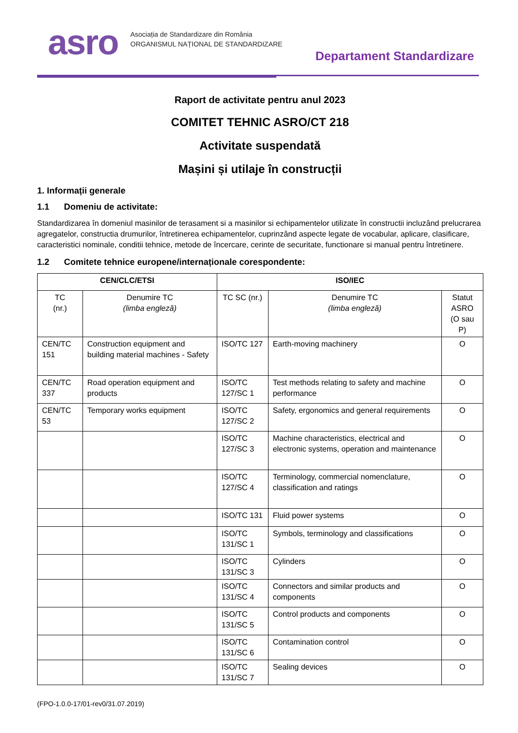asro
Asociația de Standardizare din România
ORGANISMUL NAȚIONAL DE STANDARDIZARE
Departament Standardizare
Raport de activitate pentru anul 2023
COMITET TEHNIC ASRO/CT 218
Activitate suspendată
Mașini și utilaje în construcții
1. Informații generale
1.1 Domeniu de activitate:
Standardizarea în domeniul masinilor de terasament si a masinilor si echipamentelor utilizate în constructii incluzând prelucrarea agregatelor, constructia drumurilor, întretinerea echipamentelor, cuprinzând aspecte legate de vocabular, aplicare, clasificare, caracteristici nominale, conditii tehnice, metode de încercare, cerinte de securitate, functionare si manual pentru întretinere.
1.2 Comitete tehnice europene/internaționale corespondente:
| CEN/CLC/ETSI | | ISO/IEC | | |
| --- | --- | --- | --- | --- |
| TC (nr.) | Denumire TC (limba engleză) | TC SC (nr.) | Denumire TC (limba engleză) | Statut ASRO (O sau P) |
| CEN/TC 151 | Construction equipment and building material machines - Safety | ISO/TC 127 | Earth-moving machinery | O |
| CEN/TC 337 | Road operation equipment and products | ISO/TC 127/SC 1 | Test methods relating to safety and machine performance | O |
| CEN/TC 53 | Temporary works equipment | ISO/TC 127/SC 2 | Safety, ergonomics and general requirements | O |
| | | ISO/TC 127/SC 3 | Machine characteristics, electrical and electronic systems, operation and maintenance | O |
| | | ISO/TC 127/SC 4 | Terminology, commercial nomenclature, classification and ratings | O |
| | | ISO/TC 131 | Fluid power systems | O |
| | | ISO/TC 131/SC 1 | Symbols, terminology and classifications | O |
| | | ISO/TC 131/SC 3 | Cylinders | O |
| | | ISO/TC 131/SC 4 | Connectors and similar products and components | O |
| | | ISO/TC 131/SC 5 | Control products and components | O |
| | | ISO/TC 131/SC 6 | Contamination control | O |
| | | ISO/TC 131/SC 7 | Sealing devices | O |
(FPO-1.0.0-17/01-rev0/31.07.2019)